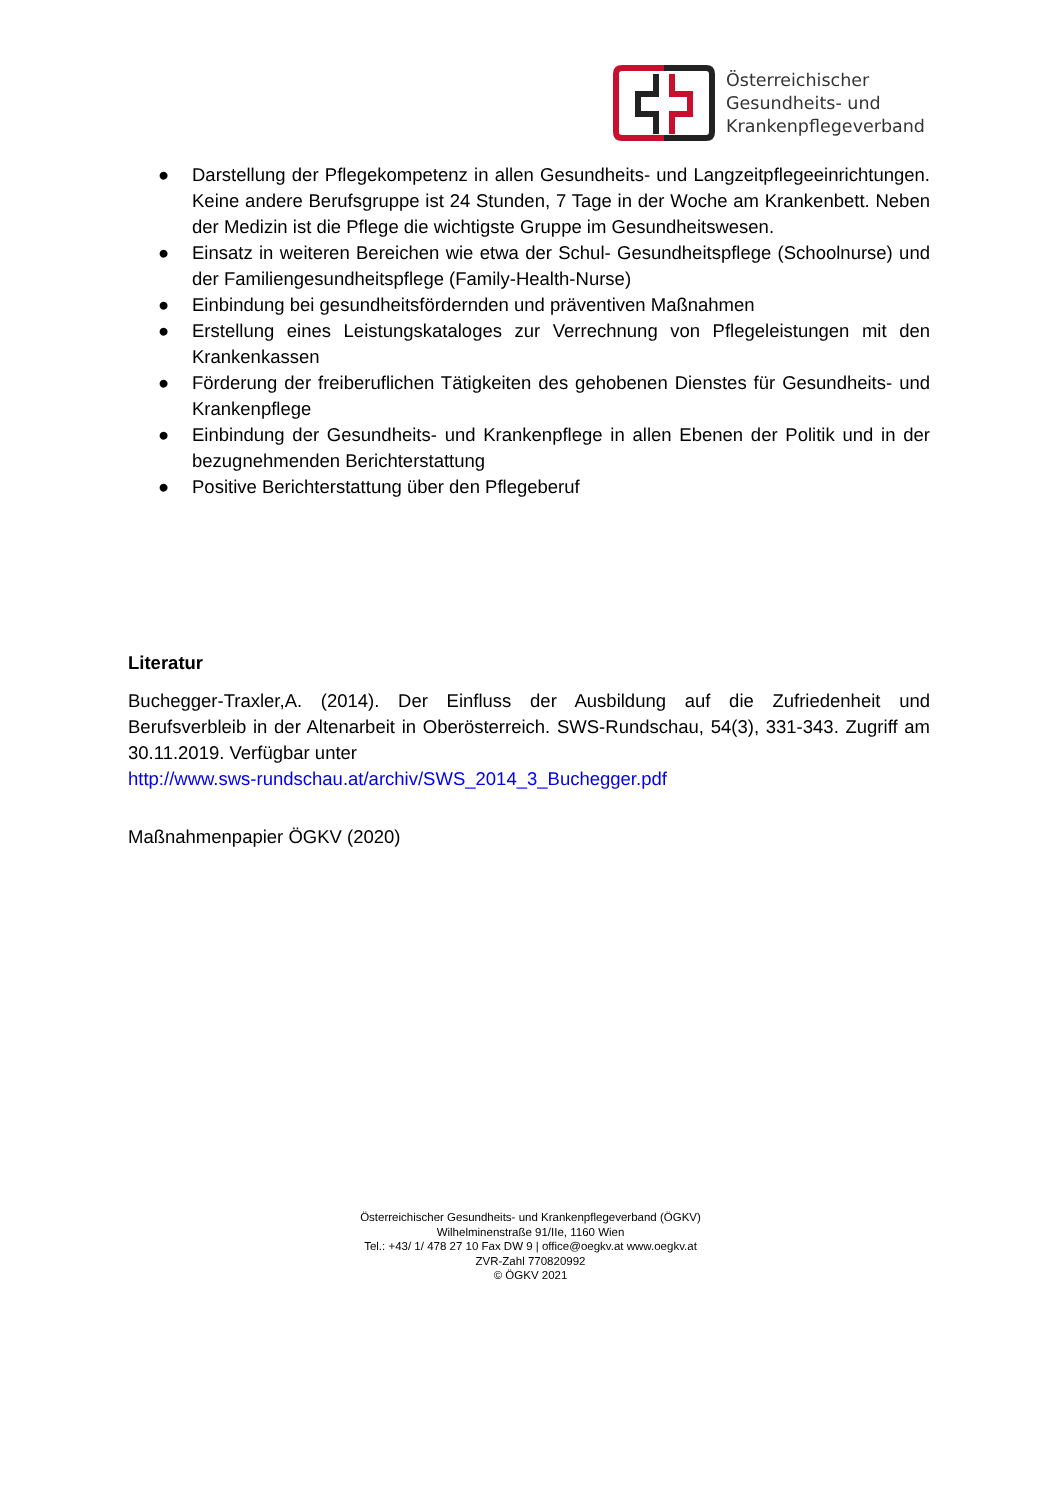Österreichischer
Gesundheits- und
Krankenpflegeverband
● Darstellung der Pflegekompetenz in allen Gesundheits- und Langzeitpflegeeinrichtungen. Keine andere Berufsgruppe ist 24 Stunden, 7 Tage in der Woche am Krankenbett. Neben der Medizin ist die Pflege die wichtigste Gruppe im Gesundheitswesen.
● Einsatz in weiteren Bereichen wie etwa der Schul- Gesundheitspflege (Schoolnurse) und der Familiengesundheitspflege (Family-Health-Nurse)
● Einbindung bei gesundheitsfördernden und präventiven Maßnahmen
● Erstellung eines Leistungskataloges zur Verrechnung von Pflegeleistungen mit den Krankenkassen
● Förderung der freiberuflichen Tätigkeiten des gehobenen Dienstes für Gesundheits- und Krankenpflege
● Einbindung der Gesundheits- und Krankenpflege in allen Ebenen der Politik und in der bezugnehmenden Berichterstattung
● Positive Berichterstattung über den Pflegeberuf
Literatur
Buchegger-Traxler,A. (2014). Der Einfluss der Ausbildung auf die Zufriedenheit und Berufsverbleib in der Altenarbeit in Oberösterreich. SWS-Rundschau, 54(3), 331-343. Zugriff am 30.11.2019. Verfügbar unter
http://www.sws-rundschau.at/archiv/SWS_2014_3_Buchegger.pdf
Maßnahmenpapier ÖGKV (2020)
Österreichischer Gesundheits- und Krankenpflegeverband (ÖGKV)
Wilhelminenstraße 91/IIe, 1160 Wien
Tel.: +43/ 1/ 478 27 10 Fax DW 9 | office@oegkv.at www.oegkv.at
ZVR-Zahl 770820992
© ÖGKV 2021